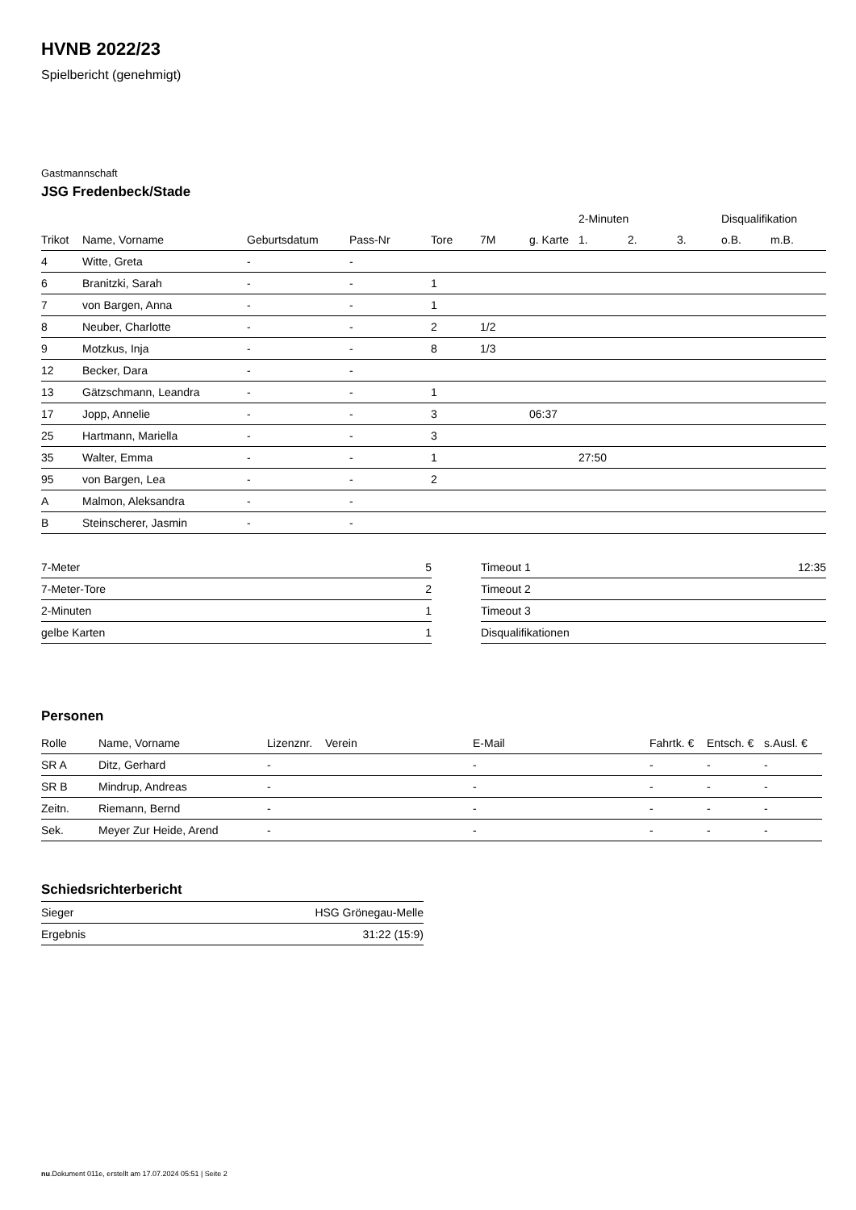HVNB 2022/23
Spielbericht (genehmigt)
Gastmannschaft
JSG Fredenbeck/Stade
| | | | | | | | 2-Minuten | | | Disqualifikation | |
| --- | --- | --- | --- | --- | --- | --- | --- | --- | --- | --- | --- |
| Trikot | Name, Vorname | Geburtsdatum | Pass-Nr | Tore | 7M | g. Karte | 1. | 2. | 3. | o.B. | m.B. |
| 4 | Witte, Greta | - | - | | | | | | | | |
| 6 | Branitzki, Sarah | - | - | 1 | | | | | | | |
| 7 | von Bargen, Anna | - | - | 1 | | | | | | | |
| 8 | Neuber, Charlotte | - | - | 2 | 1/2 | | | | | | |
| 9 | Motzkus, Inja | - | - | 8 | 1/3 | | | | | | |
| 12 | Becker, Dara | - | - | | | | | | | | |
| 13 | Gätzschmann, Leandra | - | - | 1 | | | | | | | |
| 17 | Jopp, Annelie | - | - | 3 | | 06:37 | | | | | |
| 25 | Hartmann, Mariella | - | - | 3 | | | | | | | |
| 35 | Walter, Emma | - | - | 1 | | | 27:50 | | | | |
| 95 | von Bargen, Lea | - | - | 2 | | | | | | | |
| A | Malmon, Aleksandra | - | - | | | | | | | | |
| B | Steinscherer, Jasmin | - | - | | | | | | | | |
| 7-Meter | 5 |
| 7-Meter-Tore | 2 |
| 2-Minuten | 1 |
| gelbe Karten | 1 |
| Timeout 1 | 12:35 |
| Timeout 2 | |
| Timeout 3 | |
| Disqualifikationen | |
Personen
| Rolle | Name, Vorname | Lizenznr. | Verein | E-Mail | Fahrtk. € | Entsch. € | s.Ausl. € |
| --- | --- | --- | --- | --- | --- | --- | --- |
| SR A | Ditz, Gerhard | - | | - | - | - | - |
| SR B | Mindrup, Andreas | - | | - | - | - | - |
| Zeitn. | Riemann, Bernd | - | | - | - | - | - |
| Sek. | Meyer Zur Heide, Arend | - | | - | - | - | - |
Schiedsrichterbericht
| Sieger | HSG Grönegau-Melle |
| Ergebnis | 31:22 (15:9) |
nu.Dokument 011e, erstellt am 17.07.2024 05:51 | Seite 2